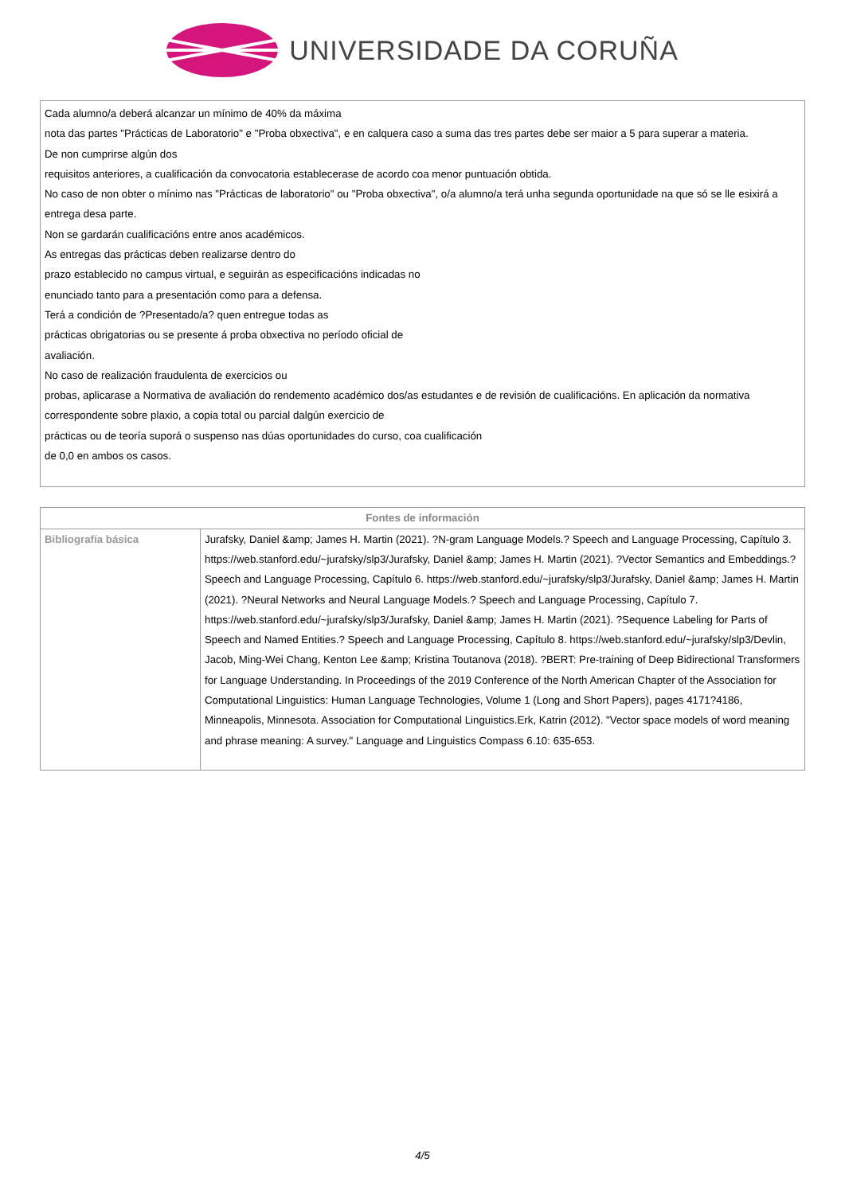UNIVERSIDADE DA CORUÑA
Cada alumno/a deberá alcanzar un mínimo de 40% da máxima
nota das partes "Prácticas de Laboratorio" e "Proba obxectiva", e en calquera caso a suma das tres partes debe ser maior a 5 para superar a materia.
De non cumprirse algún dos
requisitos anteriores, a cualificación da convocatoria establecerase de acordo coa menor puntuación obtida.
No caso de non obter o mínimo nas "Prácticas de laboratorio" ou "Proba obxectiva", o/a alumno/a terá unha segunda oportunidade na que só se lle esixirá a
entrega desa parte.
Non se gardarán cualificacións entre anos académicos.
As entregas das prácticas deben realizarse dentro do
prazo establecido no campus virtual, e seguirán as especificacións indicadas no
enunciado tanto para a presentación como para a defensa.
Terá a condición de ?Presentado/a? quen entregue todas as
prácticas obrigatorias ou se presente á proba obxectiva no período oficial de
avaliación.
No caso de realización fraudulenta de exercicios ou
probas, aplicarase a Normativa de avaliación do rendemento académico dos/as estudantes e de revisión de cualificacións. En aplicación da normativa correspondente sobre plaxio, a copia total ou parcial dalgún exercicio de
prácticas ou de teoría suporá o suspenso nas dúas oportunidades do curso, coa cualificación
de 0,0 en ambos os casos.
| Fontes de información | |
| --- | --- |
| Bibliografía básica | Jurafsky, Daniel &amp; James H. Martin (2021). ?N-gram Language Models.? Speech and Language Processing, Capítulo 3. https://web.stanford.edu/~jurafsky/slp3/Jurafsky, Daniel &amp; James H. Martin (2021). ?Vector Semantics and Embeddings.? Speech and Language Processing, Capítulo 6. https://web.stanford.edu/~jurafsky/slp3/Jurafsky, Daniel &amp; James H. Martin (2021). ?Neural Networks and Neural Language Models.? Speech and Language Processing, Capítulo 7. https://web.stanford.edu/~jurafsky/slp3/Jurafsky, Daniel &amp; James H. Martin (2021). ?Sequence Labeling for Parts of Speech and Named Entities.? Speech and Language Processing, Capítulo 8. https://web.stanford.edu/~jurafsky/slp3/Devlin, Jacob, Ming-Wei Chang, Kenton Lee &amp; Kristina Toutanova (2018). ?BERT: Pre-training of Deep Bidirectional Transformers for Language Understanding. In Proceedings of the 2019 Conference of the North American Chapter of the Association for Computational Linguistics: Human Language Technologies, Volume 1 (Long and Short Papers), pages 4171?4186, Minneapolis, Minnesota. Association for Computational Linguistics.Erk, Katrin (2012). "Vector space models of word meaning and phrase meaning: A survey." Language and Linguistics Compass 6.10: 635-653. |
4/5